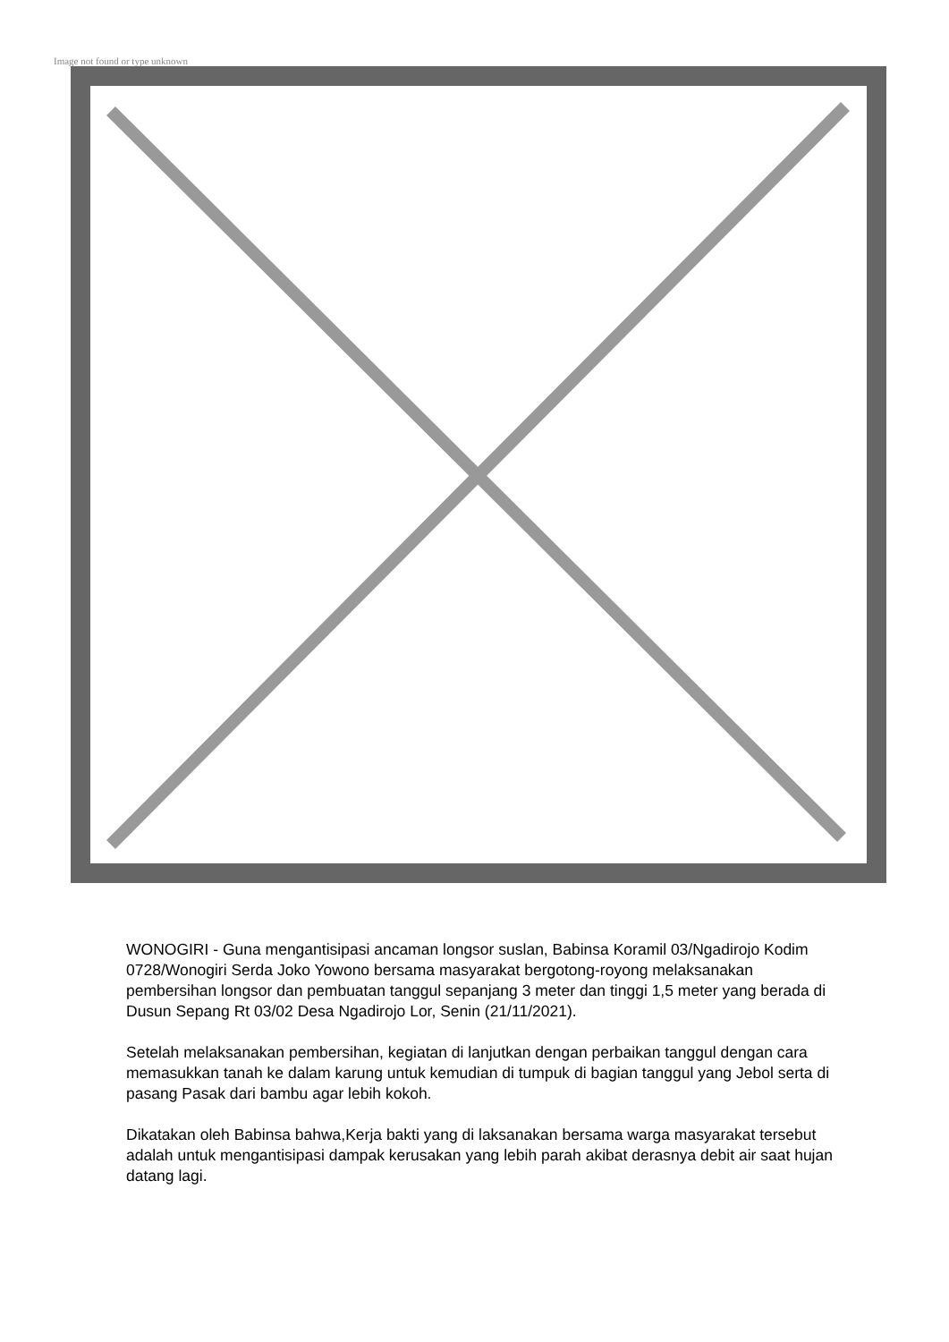Image not found or type unknown
WONOGIRI - Guna mengantisipasi ancaman longsor suslan, Babinsa Koramil 03/Ngadirojo Kodim 0728/Wonogiri Serda Joko Yowono bersama masyarakat bergotong-royong melaksanakan pembersihan longsor dan pembuatan tanggul sepanjang 3 meter dan tinggi 1,5 meter yang berada di Dusun Sepang Rt 03/02 Desa Ngadirojo Lor, Senin (21/11/2021).
Setelah melaksanakan pembersihan, kegiatan di lanjutkan dengan perbaikan tanggul dengan cara memasukkan tanah ke dalam karung untuk kemudian di tumpuk di bagian tanggul yang Jebol serta di pasang Pasak dari bambu agar lebih kokoh.
Dikatakan oleh Babinsa bahwa,Kerja bakti yang di laksanakan bersama warga masyarakat tersebut adalah untuk mengantisipasi dampak kerusakan yang lebih parah akibat derasnya debit air saat hujan datang lagi.